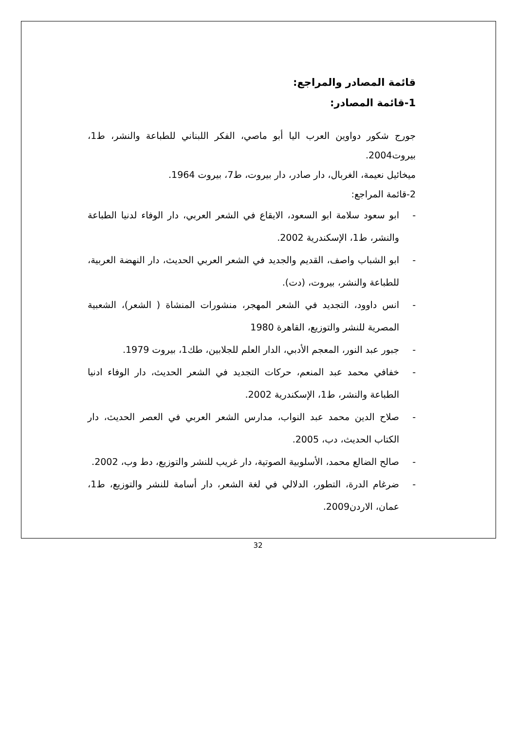قائمة المصادر والمراجع:
1-قائمة المصادر:
جورج شكور دواوين العرب اليا أبو ماصي، الفكر اللبناني للطباعة والنشر، ط1، بيروت2004.
ميخائيل نعيمة، الغربال، دار صادر، دار بيروت، ط7، بيروت 1964.
2-قائمة المراجع:
- ابو سعود سلامة ابو السعود، الايقاع في الشعر العربي، دار الوفاء لدنيا الطباعة والنشر، ط1، الإسكندرية 2002.
- ابو الشباب واصف، القديم والجديد في الشعر العربي الحديث، دار النهضة العربية، للطباعة والنشر، بيروت، (دت).
- انس داوود، التجديد في الشعر المهجر، منشورات المنشاة ( الشعر)، الشعبية المصرية للنشر والتوزيع، القاهرة 1980
- جبور عبد النور، المعجم الأدبي، الدار العلم للجلابين، طك1، بيروت 1979.
- خفافي محمد عبد المنعم، حركات التجديد في الشعر الحديث، دار الوفاء ادنيا الطباعة والنشر، ط1، الإسكندرية 2002.
- صلاح الدين محمد عبد النواب، مدارس الشعر العربي في العصر الحديث، دار الكتاب الحديث، دب، 2005.
- صالح الضالع محمد، الأسلوبية الصوتية، دار غريب للنشر والتوزيع، دط وب، 2002.
- ضرغام الدرة، التطور، الدلالي في لغة الشعر، دار أسامة للنشر والتوزيع، ط1، عمان، الاردن2009.
32